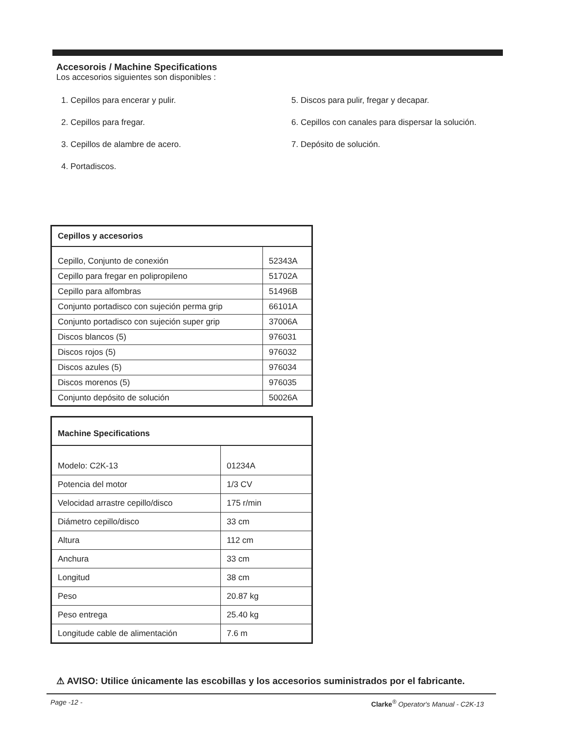Accesorois / Machine Specifications
Los accesorios siguientes son disponibles :
1. Cepillos para encerar y pulir.
2. Cepillos para fregar.
3. Cepillos de alambre de acero.
4. Portadiscos.
5. Discos para pulir, fregar y decapar.
6. Cepillos con canales para dispersar la solución.
7. Depósito de solución.
| Cepillos y accesorios | |
| --- | --- |
| Cepillo, Conjunto de conexión | 52343A |
| Cepillo para fregar en polipropileno | 51702A |
| Cepillo para alfombras | 51496B |
| Conjunto portadisco con sujeción perma grip | 66101A |
| Conjunto portadisco con sujeción super grip | 37006A |
| Discos blancos (5) | 976031 |
| Discos rojos (5) | 976032 |
| Discos azules (5) | 976034 |
| Discos morenos (5) | 976035 |
| Conjunto depósito de solución | 50026A |
| Machine Specifications | |
| --- | --- |
| Modelo: C2K-13 | 01234A |
| Potencia del motor | 1/3 CV |
| Velocidad arrastre cepillo/disco | 175 r/min |
| Diámetro cepillo/disco | 33 cm |
| Altura | 112 cm |
| Anchura | 33 cm |
| Longitud | 38 cm |
| Peso | 20.87 kg |
| Peso entrega | 25.40 kg |
| Longitude cable de alimentación | 7.6 m |
⚠ AVISO: Utilice únicamente las escobillas y los accesorios suministrados por el fabricante.
Page -12 - Clarke<sup>®</sup> Operator's Manual - C2K-13